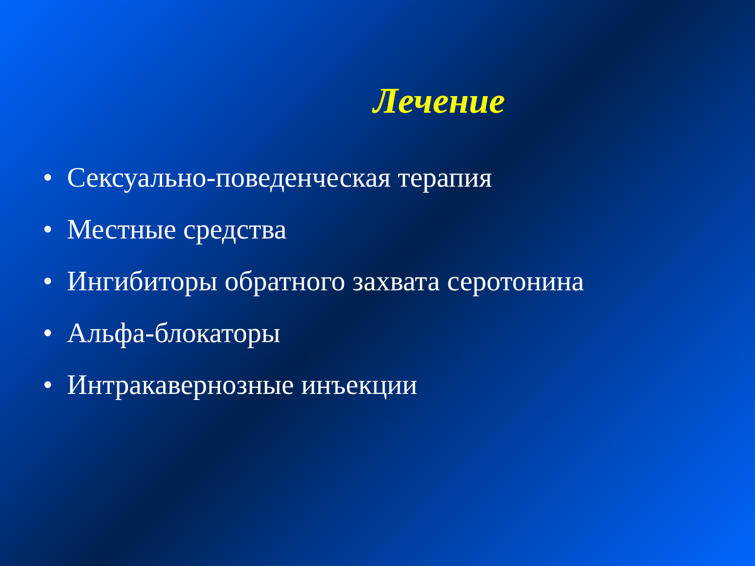Лечение
• Сексуально-поведенческая терапия
• Местные средства
• Ингибиторы обратного захвата серотонина
• Альфа-блокаторы
• Интракавернозные инъекции